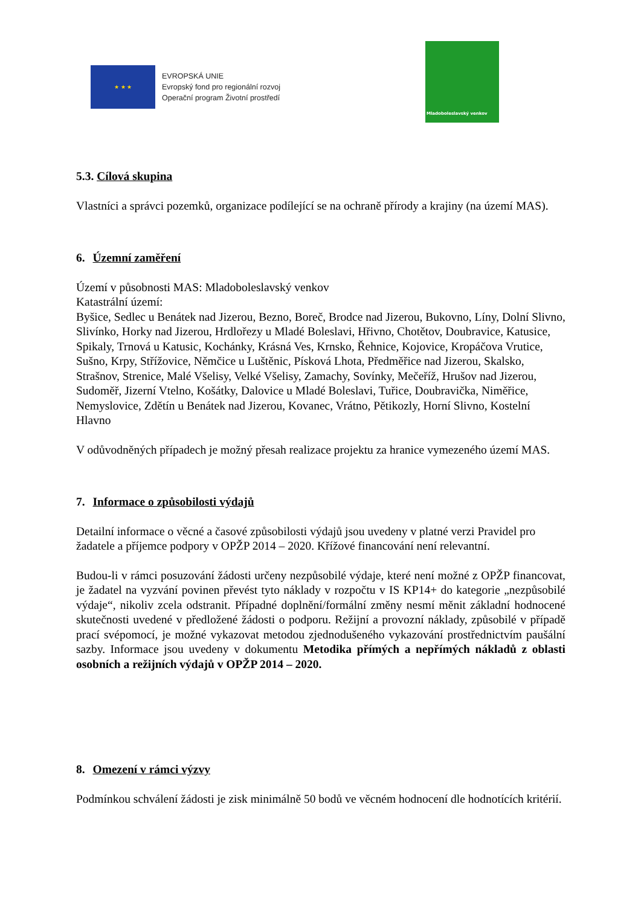★ ★ ★
EVROPSKÁ UNIE
Evropský fond pro regionální rozvoj
Operační program Životní prostředí
Mladoboleslavský venkov
5.3. Cílová skupina
Vlastníci a správci pozemků, organizace podílející se na ochraně přírody a krajiny (na území MAS).
6. Územní zaměření
Území v působnosti MAS: Mladoboleslavský venkov
Katastrální území:
Byšice, Sedlec u Benátek nad Jizerou, Bezno, Boreč, Brodce nad Jizerou, Bukovno, Líny, Dolní Slivno, Slivínko, Horky nad Jizerou, Hrdlořezy u Mladé Boleslavi, Hřivno, Chotětov, Doubravice, Katusice, Spikaly, Trnová u Katusic, Kochánky, Krásná Ves, Krnsko, Řehnice, Kojovice, Kropáčova Vrutice, Sušno, Krpy, Střížovice, Němčice u Luštěnic, Písková Lhota, Předměřice nad Jizerou, Skalsko, Strašnov, Strenice, Malé Všelisy, Velké Všelisy, Zamachy, Sovínky, Mečeříž, Hrušov nad Jizerou, Sudoměř, Jizerní Vtelno, Košátky, Dalovice u Mladé Boleslavi, Tuřice, Doubravička, Niměřice, Nemyslovice, Zdětín u Benátek nad Jizerou, Kovanec, Vrátno, Pětikozly, Horní Slivno, Kostelní Hlavno
V odůvodněných případech je možný přesah realizace projektu za hranice vymezeného území MAS.
7. Informace o způsobilosti výdajů
Detailní informace o věcné a časové způsobilosti výdajů jsou uvedeny v platné verzi Pravidel pro žadatele a příjemce podpory v OPŽP 2014 – 2020. Křížové financování není relevantní.
Budou-li v rámci posuzování žádosti určeny nezpůsobilé výdaje, které není možné z OPŽP financovat, je žadatel na vyzvání povinen převést tyto náklady v rozpočtu v IS KP14+ do kategorie „nezpůsobilé výdaje“, nikoliv zcela odstranit. Případné doplnění/formální změny nesmí měnit základní hodnocené skutečnosti uvedené v předložené žádosti o podporu. Režijní a provozní náklady, způsobilé v případě prací svépomocí, je možné vykazovat metodou zjednodušeného vykazování prostřednictvím paušální sazby. Informace jsou uvedeny v dokumentu Metodika přímých a nepřímých nákladů z oblasti osobních a režijních výdajů v OPŽP 2014 – 2020.
8. Omezení v rámci výzvy
Podmínkou schválení žádosti je zisk minimálně 50 bodů ve věcném hodnocení dle hodnotících kritérií.